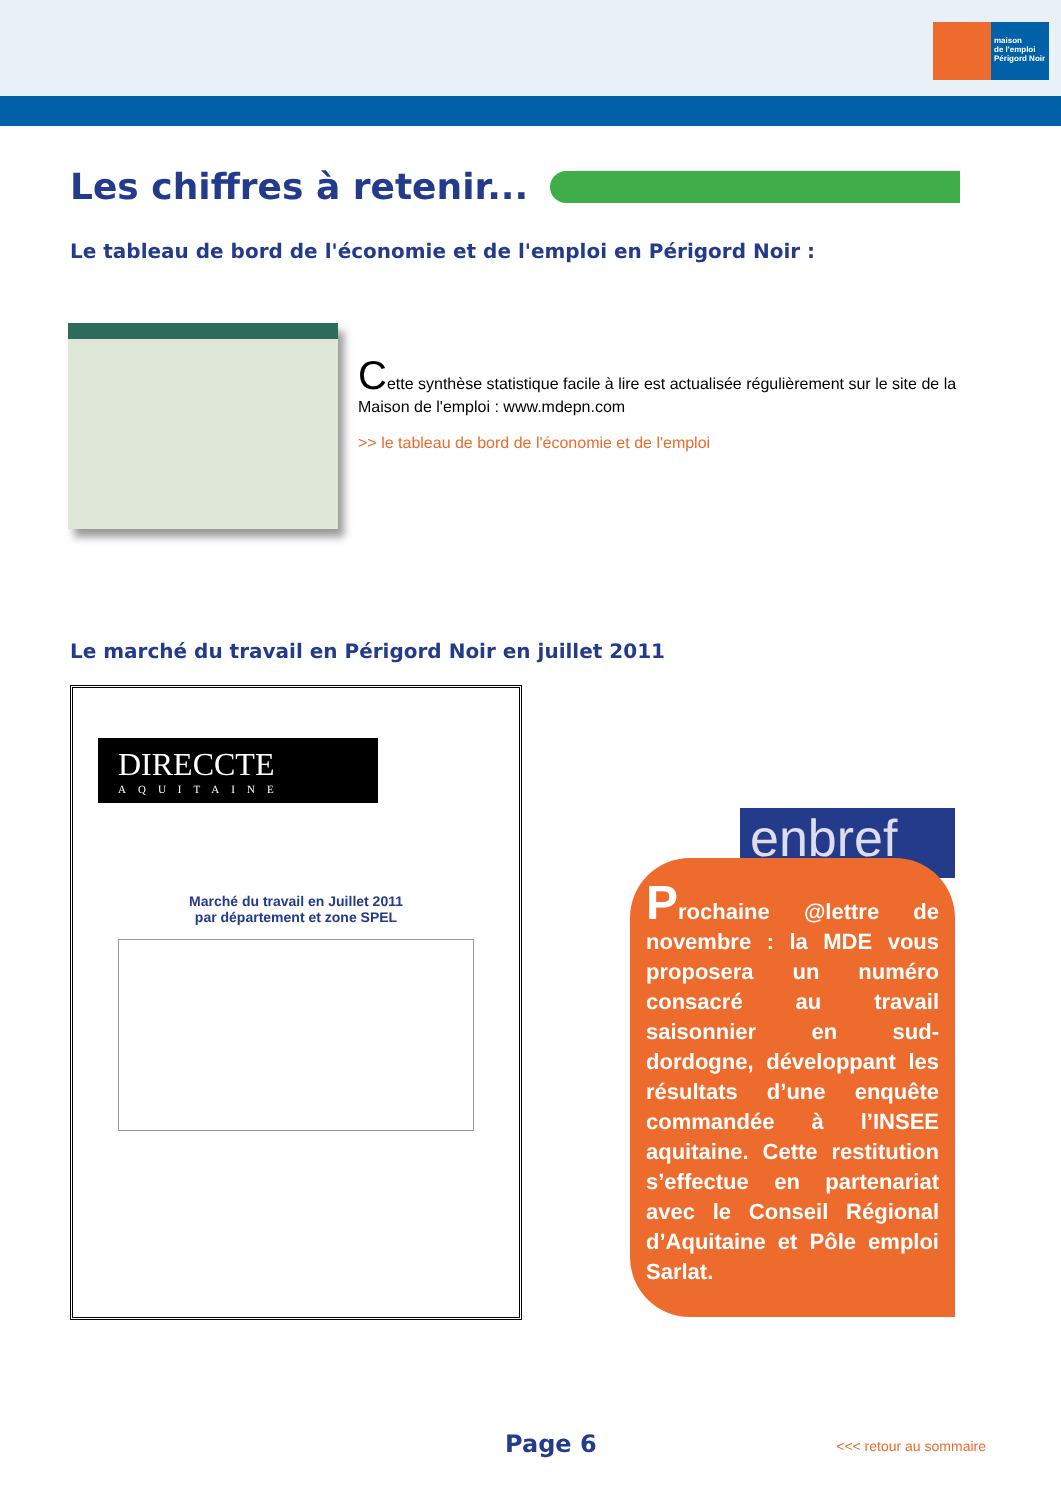maison
de l'emploi
Périgord Noir
Les chiffres à retenir...
Le tableau de bord de l'économie et de l'emploi en Périgord Noir :
Cette synthèse statistique facile à lire est actualisée régulièrement sur le site de la Maison de l'emploi : www.mdepn.com
>> le tableau de bord de l'économie et de l'emploi
Le marché du travail en Périgord Noir en juillet 2011
DIRECCTE
AQUITAINE
Marché du travail en Juillet 2011
par département et zone SPEL
enbref
Prochaine @lettre de novembre : la MDE vous proposera un numéro consacré au travail saisonnier en sud-dordogne, développant les résultats d’une enquête commandée à l’INSEE aquitaine. Cette restitution s’effectue en partenariat avec le Conseil Régional d’Aquitaine et Pôle emploi Sarlat.
Page 6 <<< retour au sommaire